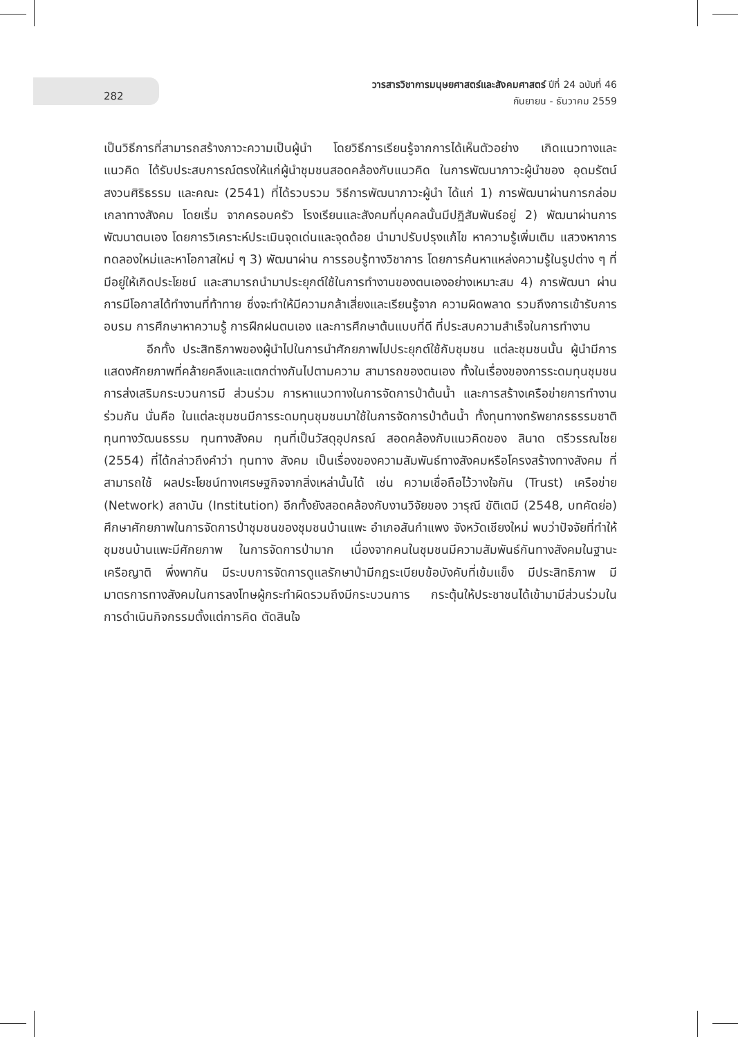282
วารสารวิชาการมนุษยศาสตร์และสังคมศาสตร์ ปีที่ 24 ฉบับที่ 46
กันยายน - ธันวาคม 2559
เป็นวิธีการที่สามารถสร้างภาวะความเป็นผู้นำ โดยวิธีการเรียนรู้จากการได้เห็นตัวอย่าง เกิดแนวทางและแนวคิด ได้รับประสบการณ์ตรงให้แก่ผู้นำชุมชนสอดคล้องกับแนวคิด ในการพัฒนาภาวะผู้นำของ อุดมรัตน์ สงวนศิริธรรม และคณะ (2541) ที่ได้รวบรวม วิธีการพัฒนาภาวะผู้นำ ได้แก่ 1) การพัฒนาผ่านการกล่อมเกลาทางสังคม โดยเริ่ม จากครอบครัว โรงเรียนและสังคมที่บุคคลนั้นมีปฏิสัมพันธ์อยู่ 2) พัฒนาผ่านการ พัฒนาตนเอง โดยการวิเคราะห์ประเมินจุดเด่นและจุดด้อย นำมาปรับปรุงแก้ไข หาความรู้เพิ่มเติม แสวงหาการทดลองใหม่และหาโอกาสใหม่ ๆ 3) พัฒนาผ่าน การรอบรู้ทางวิชาการ โดยการค้นหาแหล่งความรู้ในรูปต่าง ๆ ที่มีอยู่ให้เกิดประโยชน์ และสามารถนำมาประยุกต์ใช้ในการทำงานของตนเองอย่างเหมาะสม 4) การพัฒนา ผ่านการมีโอกาสได้ทำงานที่ท้าทาย ซึ่งจะทำให้มีความกล้าเสี่ยงและเรียนรู้จาก ความผิดพลาด รวมถึงการเข้ารับการอบรม การศึกษาหาความรู้ การฝึกฝนตนเอง และการศึกษาต้นแบบที่ดี ที่ประสบความสำเร็จในการทำงาน
อีกทั้ง ประสิทธิภาพของผู้นำไปในการนำศักยภาพไปประยุกต์ใช้กับชุมชน แต่ละชุมชนนั้น ผู้นำมีการแสดงศักยภาพที่คล้ายคลึงและแตกต่างกันไปตามความ สามารถของตนเอง ทั้งในเรื่องของการระดมทุนชุมชน การส่งเสริมกระบวนการมี ส่วนร่วม การหาแนวทางในการจัดการป่าต้นน้ำ และการสร้างเครือข่ายการทำงาน ร่วมกัน นั่นคือ ในแต่ละชุมชนมีการระดมทุนชุมชนมาใช้ในการจัดการป่าต้นน้ำ ทั้งทุนทางทรัพยากรธรรมชาติ ทุนทางวัฒนธรรม ทุนทางสังคม ทุนที่เป็นวัสดุอุปกรณ์ สอดคล้องกับแนวคิดของ สินาด ตรีวรรณไชย (2554) ที่ได้กล่าวถึงคำว่า ทุนทาง สังคม เป็นเรื่องของความสัมพันธ์ทางสังคมหรือโครงสร้างทางสังคม ที่สามารถใช้ ผลประโยชน์ทางเศรษฐกิจจากสิ่งเหล่านั้นได้ เช่น ความเชื่อถือไว้วางใจกัน (Trust) เครือข่าย (Network) สถาบัน (Institution) อีกทั้งยังสอดคล้องกับงานวิจัยของ วารุณี ขัติเตมี (2548, บทคัดย่อ) ศึกษาศักยภาพในการจัดการป่าชุมชนของชุมชนบ้านแพะ อำเภอสันกำแพง จังหวัดเชียงใหม่ พบว่าปัจจัยที่ทำให้ชุมชนบ้านแพะมีศักยภาพ ในการจัดการป่ามาก เนื่องจากคนในชุมชนมีความสัมพันธ์กันทางสังคมในฐานะ เครือญาติ พึ่งพากัน มีระบบการจัดการดูแลรักษาป่ามีกฎระเบียบข้อบังคับที่เข้มแข็ง มีประสิทธิภาพ มีมาตรการทางสังคมในการลงโทษผู้กระทำผิดรวมถึงมีกระบวนการ กระตุ้นให้ประชาชนได้เข้ามามีส่วนร่วมในการดำเนินกิจกรรมตั้งแต่การคิด ตัดสินใจ